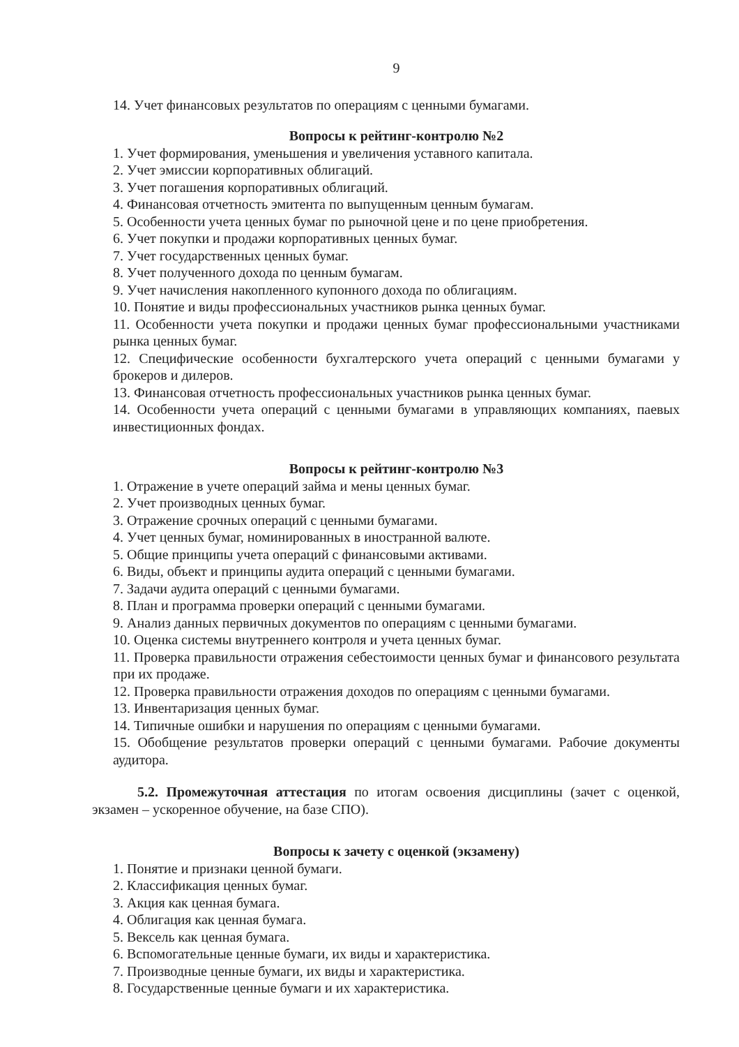9
14. Учет финансовых результатов по операциям с ценными бумагами.
Вопросы к рейтинг-контролю №2
1. Учет формирования, уменьшения и увеличения уставного капитала.
2. Учет эмиссии корпоративных облигаций.
3. Учет погашения корпоративных облигаций.
4. Финансовая отчетность эмитента по выпущенным ценным бумагам.
5. Особенности учета ценных бумаг по рыночной цене и по цене приобретения.
6. Учет покупки и продажи корпоративных ценных бумаг.
7. Учет государственных ценных бумаг.
8. Учет полученного дохода по ценным бумагам.
9. Учет начисления накопленного купонного дохода по облигациям.
10. Понятие и виды профессиональных участников рынка ценных бумаг.
11. Особенности учета покупки и продажи ценных бумаг профессиональными участниками рынка ценных бумаг.
12. Специфические особенности бухгалтерского учета операций с ценными бумагами у брокеров и дилеров.
13. Финансовая отчетность профессиональных участников рынка ценных бумаг.
14. Особенности учета операций с ценными бумагами в управляющих компаниях, паевых инвестиционных фондах.
Вопросы к рейтинг-контролю №3
1. Отражение в учете операций займа и мены ценных бумаг.
2. Учет производных ценных бумаг.
3. Отражение срочных операций с ценными бумагами.
4. Учет ценных бумаг, номинированных в иностранной валюте.
5. Общие принципы учета операций с финансовыми активами.
6. Виды, объект и принципы аудита операций с ценными бумагами.
7. Задачи аудита операций с ценными бумагами.
8. План и программа проверки операций с ценными бумагами.
9. Анализ данных первичных документов по операциям с ценными бумагами.
10. Оценка системы внутреннего контроля и учета ценных бумаг.
11. Проверка правильности отражения себестоимости ценных бумаг и финансового результата при их продаже.
12. Проверка правильности отражения доходов по операциям с ценными бумагами.
13. Инвентаризация ценных бумаг.
14. Типичные ошибки и нарушения по операциям с ценными бумагами.
15. Обобщение результатов проверки операций с ценными бумагами. Рабочие документы аудитора.
5.2. Промежуточная аттестация по итогам освоения дисциплины (зачет с оценкой, экзамен – ускоренное обучение, на базе СПО).
Вопросы к зачету с оценкой (экзамену)
1. Понятие и признаки ценной бумаги.
2. Классификация ценных бумаг.
3. Акция как ценная бумага.
4. Облигация как ценная бумага.
5. Вексель как ценная бумага.
6. Вспомогательные ценные бумаги, их виды и характеристика.
7. Производные ценные бумаги, их виды и характеристика.
8. Государственные ценные бумаги и их характеристика.